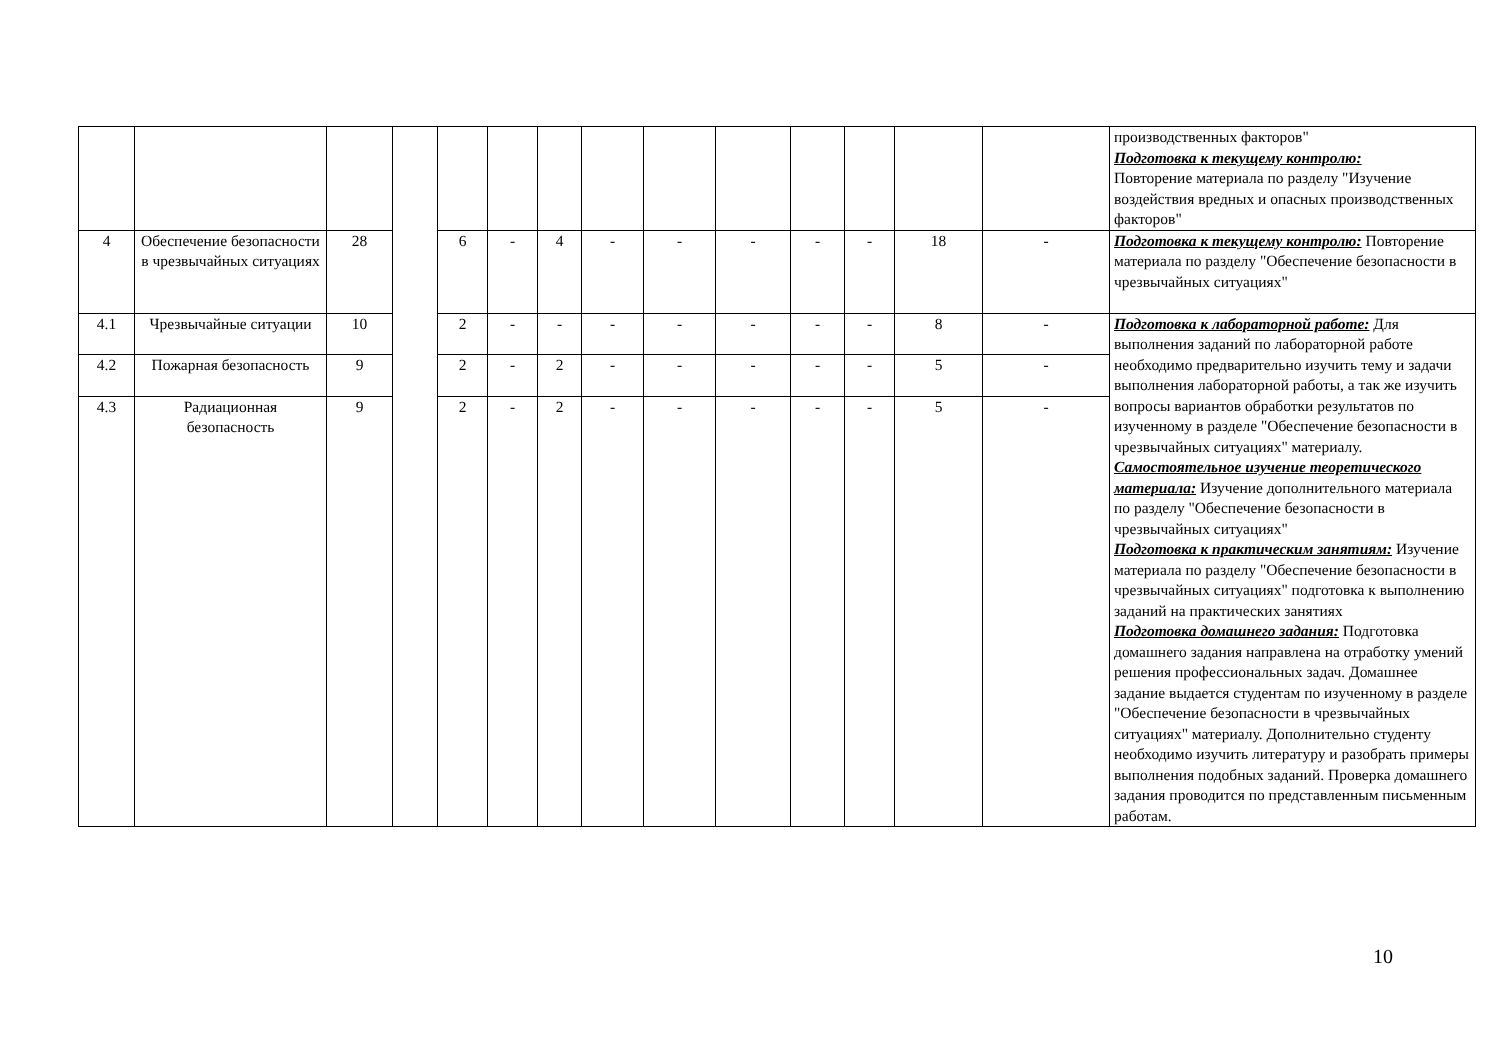| | | | | | | | | | | | | | | производственных факторов" Подготовка к текущему контролю: Повторение материала по разделу "Изучение воздействия вредных и опасных производственных факторов" |
| 4 | Обеспечение безопасности в чрезвычайных ситуациях | 28 | | 6 | - | 4 | - | - | - | - | - | 18 | - | Подготовка к текущему контролю: Повторение материала по разделу "Обеспечение безопасности в чрезвычайных ситуациях" |
| 4.1 | Чрезвычайные ситуации | 10 | | 2 | - | - | - | - | - | - | - | 8 | - | Подготовка к лабораторной работе: Для выполнения заданий по лабораторной работе необходимо предварительно изучить тему и задачи выполнения лабораторной работы, а так же изучить вопросы вариантов обработки результатов по изученному в разделе "Обеспечение безопасности в чрезвычайных ситуациях" материалу. Самостоятельное изучение теоретического материала: Изучение дополнительного материала по разделу "Обеспечение безопасности в чрезвычайных ситуациях" Подготовка к практическим занятиям: Изучение материала по разделу "Обеспечение безопасности в чрезвычайных ситуациях" подготовка к выполнению заданий на практических занятиях Подготовка домашнего задания: Подготовка домашнего задания направлена на отработку умений решения профессиональных задач. Домашнее задание выдается студентам по изученному в разделе "Обеспечение безопасности в чрезвычайных ситуациях" материалу. Дополнительно студенту необходимо изучить литературу и разобрать примеры выполнения подобных заданий. Проверка домашнего задания проводится по представленным письменным работам. |
| 4.2 | Пожарная безопасность | 9 | | 2 | - | 2 | - | - | - | - | - | 5 | - | |
| 4.3 | Радиационная безопасность | 9 | | 2 | - | 2 | - | - | - | - | - | 5 | - | |
10